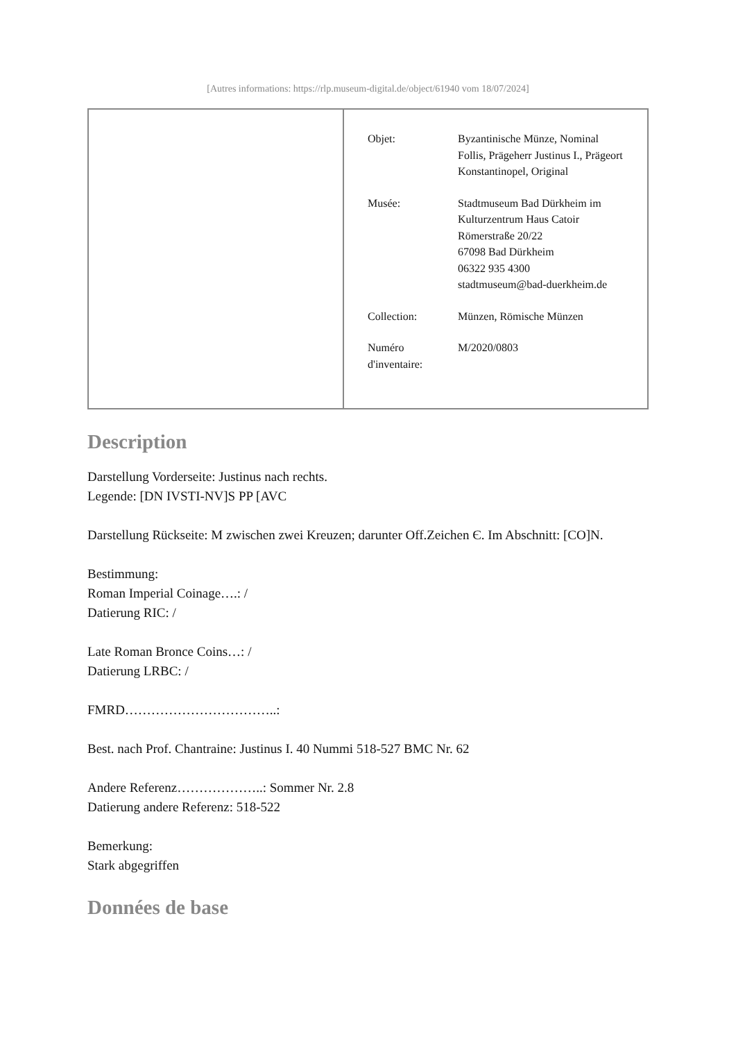[Autres informations: https://rlp.museum-digital.de/object/61940 vom 18/07/2024]
| | / Objet: / Byzantinische Münze, Nominal Follis, Prägeherr Justinus I., Prägeort Konstantinopel, Original / / Musée: / Stadtmuseum Bad Dürkheim im Kulturzentrum Haus Catoir Römerstraße 20/22 67098 Bad Dürkheim 06322 935 4300 stadtmuseum@bad-duerkheim.de / / Collection: / Münzen, Römische Münzen / / Numéro d'inventaire: / M/2020/0803 / |
Description
Darstellung Vorderseite: Justinus nach rechts.
Legende: [DN IVSTI-NV]S PP [AVC
Darstellung Rückseite: M zwischen zwei Kreuzen; darunter Off.Zeichen Є. Im Abschnitt: [CO]N.
Bestimmung:
Roman Imperial Coinage….: /
Datierung RIC: /
Late Roman Bronce Coins…: /
Datierung LRBC: /
FMRD……………………………..:
Best. nach Prof. Chantraine: Justinus I. 40 Nummi 518-527 BMC Nr. 62
Andere Referenz………………..: Sommer Nr. 2.8
Datierung andere Referenz: 518-522
Bemerkung:
Stark abgegriffen
Données de base